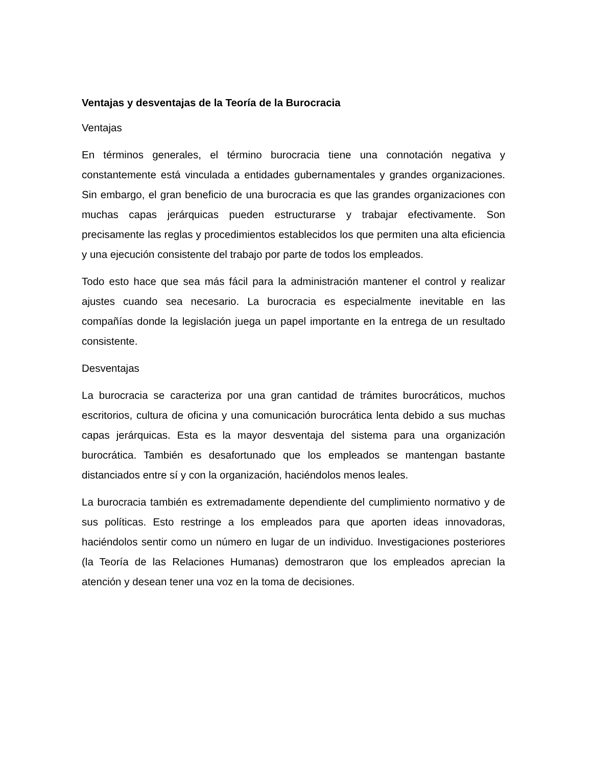Ventajas y desventajas de la Teoría de la Burocracia
Ventajas
En términos generales, el término burocracia tiene una connotación negativa y constantemente está vinculada a entidades gubernamentales y grandes organizaciones. Sin embargo, el gran beneficio de una burocracia es que las grandes organizaciones con muchas capas jerárquicas pueden estructurarse y trabajar efectivamente. Son precisamente las reglas y procedimientos establecidos los que permiten una alta eficiencia y una ejecución consistente del trabajo por parte de todos los empleados.
Todo esto hace que sea más fácil para la administración mantener el control y realizar ajustes cuando sea necesario. La burocracia es especialmente inevitable en las compañías donde la legislación juega un papel importante en la entrega de un resultado consistente.
Desventajas
La burocracia se caracteriza por una gran cantidad de trámites burocráticos, muchos escritorios, cultura de oficina y una comunicación burocrática lenta debido a sus muchas capas jerárquicas. Esta es la mayor desventaja del sistema para una organización burocrática. También es desafortunado que los empleados se mantengan bastante distanciados entre sí y con la organización, haciéndolos menos leales.
La burocracia también es extremadamente dependiente del cumplimiento normativo y de sus políticas. Esto restringe a los empleados para que aporten ideas innovadoras, haciéndolos sentir como un número en lugar de un individuo. Investigaciones posteriores (la Teoría de las Relaciones Humanas) demostraron que los empleados aprecian la atención y desean tener una voz en la toma de decisiones.